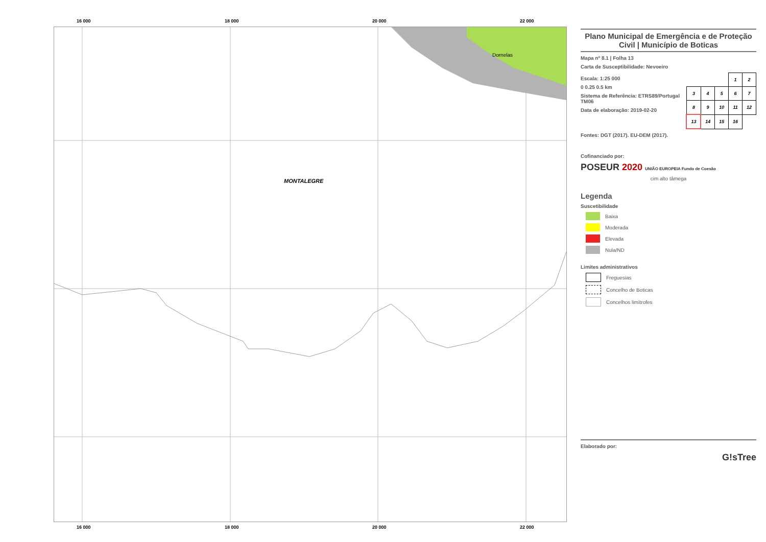16 000 18 000 20 000 22 000
MONTALEGRE
Dornelas
16 000 18 000 20 000 22 000
Plano Municipal de Emergência e de Proteção Civil | Município de Boticas
Mapa nº 8.1 | Folha 13
Carta de Susceptibilidade: Nevoeiro
Escala: 1:25 000
0 0.25 0.5 km
Sistema de Referência: ETRS89/Portugal TM06
Data de elaboração: 2019-02-20
| | | | 1 | 2 |
| 3 | 4 | 5 | 6 | 7 |
| 8 | 9 | 10 | 11 | 12 |
| 13 | 14 | 15 | 16 | |
Fontes: DGT (2017). EU-DEM (2017).
Cofinanciado por:
POSEUR 2020 UNIÃO EUROPEIA Fundo de Coesão
cim alto tâmega
Legenda
Suscetibilidade
Baixa
Moderada
Elevada
Nula/ND
Limites administrativos
Freguesias
Concelho de Boticas
Concelhos limítrofes
Elaborado por:
G!sTree